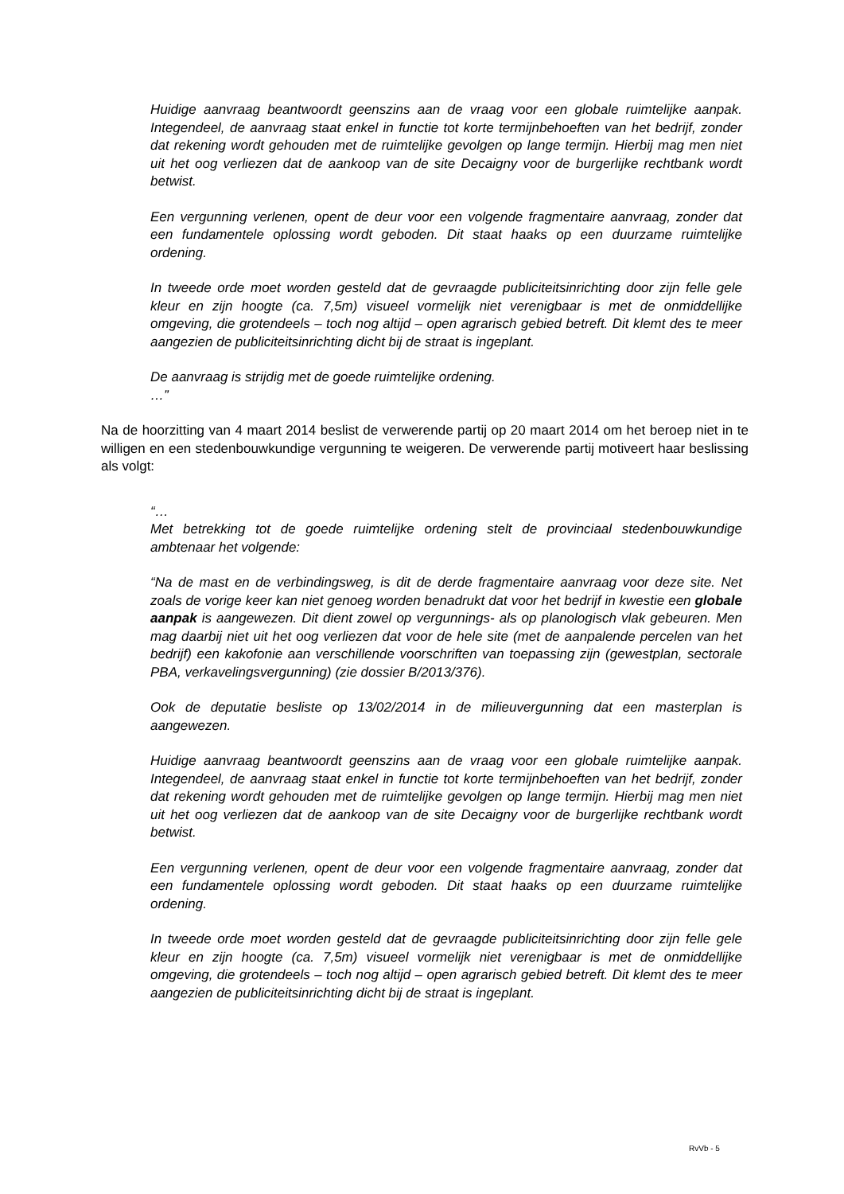Huidige aanvraag beantwoordt geenszins aan de vraag voor een globale ruimtelijke aanpak. Integendeel, de aanvraag staat enkel in functie tot korte termijnbehoeften van het bedrijf, zonder dat rekening wordt gehouden met de ruimtelijke gevolgen op lange termijn. Hierbij mag men niet uit het oog verliezen dat de aankoop van de site Decaigny voor de burgerlijke rechtbank wordt betwist.
Een vergunning verlenen, opent de deur voor een volgende fragmentaire aanvraag, zonder dat een fundamentele oplossing wordt geboden. Dit staat haaks op een duurzame ruimtelijke ordening.
In tweede orde moet worden gesteld dat de gevraagde publiciteitsinrichting door zijn felle gele kleur en zijn hoogte (ca. 7,5m) visueel vormelijk niet verenigbaar is met de onmiddellijke omgeving, die grotendeels – toch nog altijd – open agrarisch gebied betreft. Dit klemt des te meer aangezien de publiciteitsinrichting dicht bij de straat is ingeplant.
De aanvraag is strijdig met de goede ruimtelijke ordening.
…”
Na de hoorzitting van 4 maart 2014 beslist de verwerende partij op 20 maart 2014 om het beroep niet in te willigen en een stedenbouwkundige vergunning te weigeren. De verwerende partij motiveert haar beslissing als volgt:
“…
Met betrekking tot de goede ruimtelijke ordening stelt de provinciaal stedenbouwkundige ambtenaar het volgende:
“Na de mast en de verbindingsweg, is dit de derde fragmentaire aanvraag voor deze site. Net zoals de vorige keer kan niet genoeg worden benadrukt dat voor het bedrijf in kwestie een globale aanpak is aangewezen. Dit dient zowel op vergunnings- als op planologisch vlak gebeuren. Men mag daarbij niet uit het oog verliezen dat voor de hele site (met de aanpalende percelen van het bedrijf) een kakofonie aan verschillende voorschriften van toepassing zijn (gewestplan, sectorale PBA, verkavelingsvergunning) (zie dossier B/2013/376).
Ook de deputatie besliste op 13/02/2014 in de milieuvergunning dat een masterplan is aangewezen.
Huidige aanvraag beantwoordt geenszins aan de vraag voor een globale ruimtelijke aanpak. Integendeel, de aanvraag staat enkel in functie tot korte termijnbehoeften van het bedrijf, zonder dat rekening wordt gehouden met de ruimtelijke gevolgen op lange termijn. Hierbij mag men niet uit het oog verliezen dat de aankoop van de site Decaigny voor de burgerlijke rechtbank wordt betwist.
Een vergunning verlenen, opent de deur voor een volgende fragmentaire aanvraag, zonder dat een fundamentele oplossing wordt geboden. Dit staat haaks op een duurzame ruimtelijke ordening.
In tweede orde moet worden gesteld dat de gevraagde publiciteitsinrichting door zijn felle gele kleur en zijn hoogte (ca. 7,5m) visueel vormelijk niet verenigbaar is met de onmiddellijke omgeving, die grotendeels – toch nog altijd – open agrarisch gebied betreft. Dit klemt des te meer aangezien de publiciteitsinrichting dicht bij de straat is ingeplant.
RvVb - 5